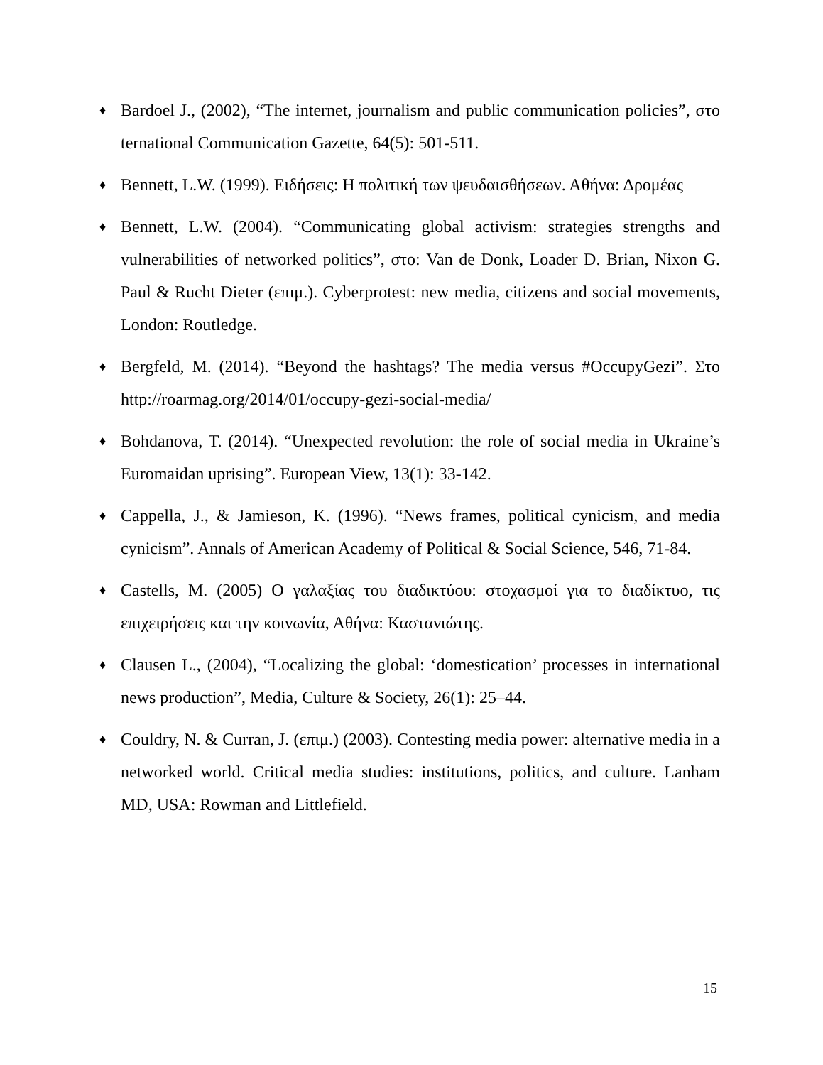♦
Bardoel J., (2002), “The internet, journalism and public communication policies”, στο ternational Communication Gazette, 64(5): 501-511.
♦
Bennett, L.W. (1999). Ειδήσεις: Η πολιτική των ψευδαισθήσεων. Αθήνα: Δρομέας
♦
Bennett, L.W. (2004). “Communicating global activism: strategies strengths and vulnerabilities of networked politics”, στο: Van de Donk, Loader D. Brian, Nixon G. Paul & Rucht Dieter (επιμ.). Cyberprotest: new media, citizens and social movements, London: Routledge.
♦
Bergfeld, M. (2014). “Beyond the hashtags? The media versus #OccupyGezi”. Στο http://roarmag.org/2014/01/occupy-gezi-social-media/
♦
Bohdanova, T. (2014). “Unexpected revolution: the role of social media in Ukraine’s Euromaidan uprising”. European View, 13(1): 33-142.
♦
Cappella, J., & Jamieson, K. (1996). “News frames, political cynicism, and media cynicism”. Annals of American Academy of Political & Social Science, 546, 71-84.
♦
Castells, M. (2005) Ο γαλαξίας του διαδικτύου: στοχασμοί για το διαδίκτυο, τις επιχειρήσεις και την κοινωνία, Αθήνα: Καστανιώτης.
♦
Clausen L., (2004), “Localizing the global: ‘domestication’ processes in international news production”, Media, Culture & Society, 26(1): 25–44.
♦
Couldry, N. & Curran, J. (επιμ.) (2003). Contesting media power: alternative media in a networked world. Critical media studies: institutions, politics, and culture. Lanham MD, USA: Rowman and Littlefield.
15